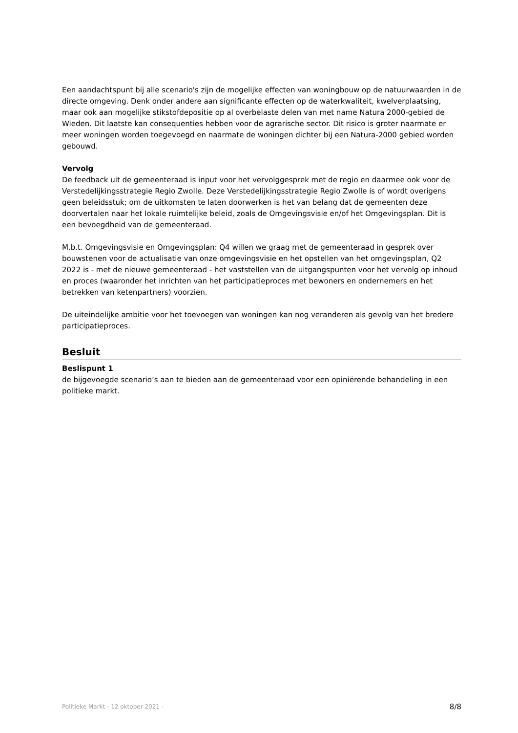Een aandachtspunt bij alle scenario's zijn de mogelijke effecten van woningbouw op de natuurwaarden in de directe omgeving. Denk onder andere aan significante effecten op de waterkwaliteit, kwelverplaatsing, maar ook aan mogelijke stikstofdepositie op al overbelaste delen van met name Natura 2000-gebied de Wieden. Dit laatste kan consequenties hebben voor de agrarische sector. Dit risico is groter naarmate er meer woningen worden toegevoegd en naarmate de woningen dichter bij een Natura-2000 gebied worden gebouwd.
Vervolg
De feedback uit de gemeenteraad is input voor het vervolggesprek met de regio en daarmee ook voor de Verstedelijkingsstrategie Regio Zwolle. Deze Verstedelijkingsstrategie Regio Zwolle is of wordt overigens geen beleidsstuk; om de uitkomsten te laten doorwerken is het van belang dat de gemeenten deze doorvertalen naar het lokale ruimtelijke beleid, zoals de Omgevingsvisie en/of het Omgevingsplan. Dit is een bevoegdheid van de gemeenteraad.
M.b.t. Omgevingsvisie en Omgevingsplan: Q4 willen we graag met de gemeenteraad in gesprek over bouwstenen voor de actualisatie van onze omgevingsvisie en het opstellen van het omgevingsplan, Q2 2022 is - met de nieuwe gemeenteraad - het vaststellen van de uitgangspunten voor het vervolg op inhoud en proces (waaronder het inrichten van het participatieproces met bewoners en ondernemers en het betrekken van ketenpartners) voorzien.
De uiteindelijke ambitie voor het toevoegen van woningen kan nog veranderen als gevolg van het bredere participatieproces.
Besluit
Beslispunt 1
de bijgevoegde scenario’s aan te bieden aan de gemeenteraad voor een opiniërende behandeling in een politieke markt.
Politieke Markt - 12 oktober 2021 - 8/8